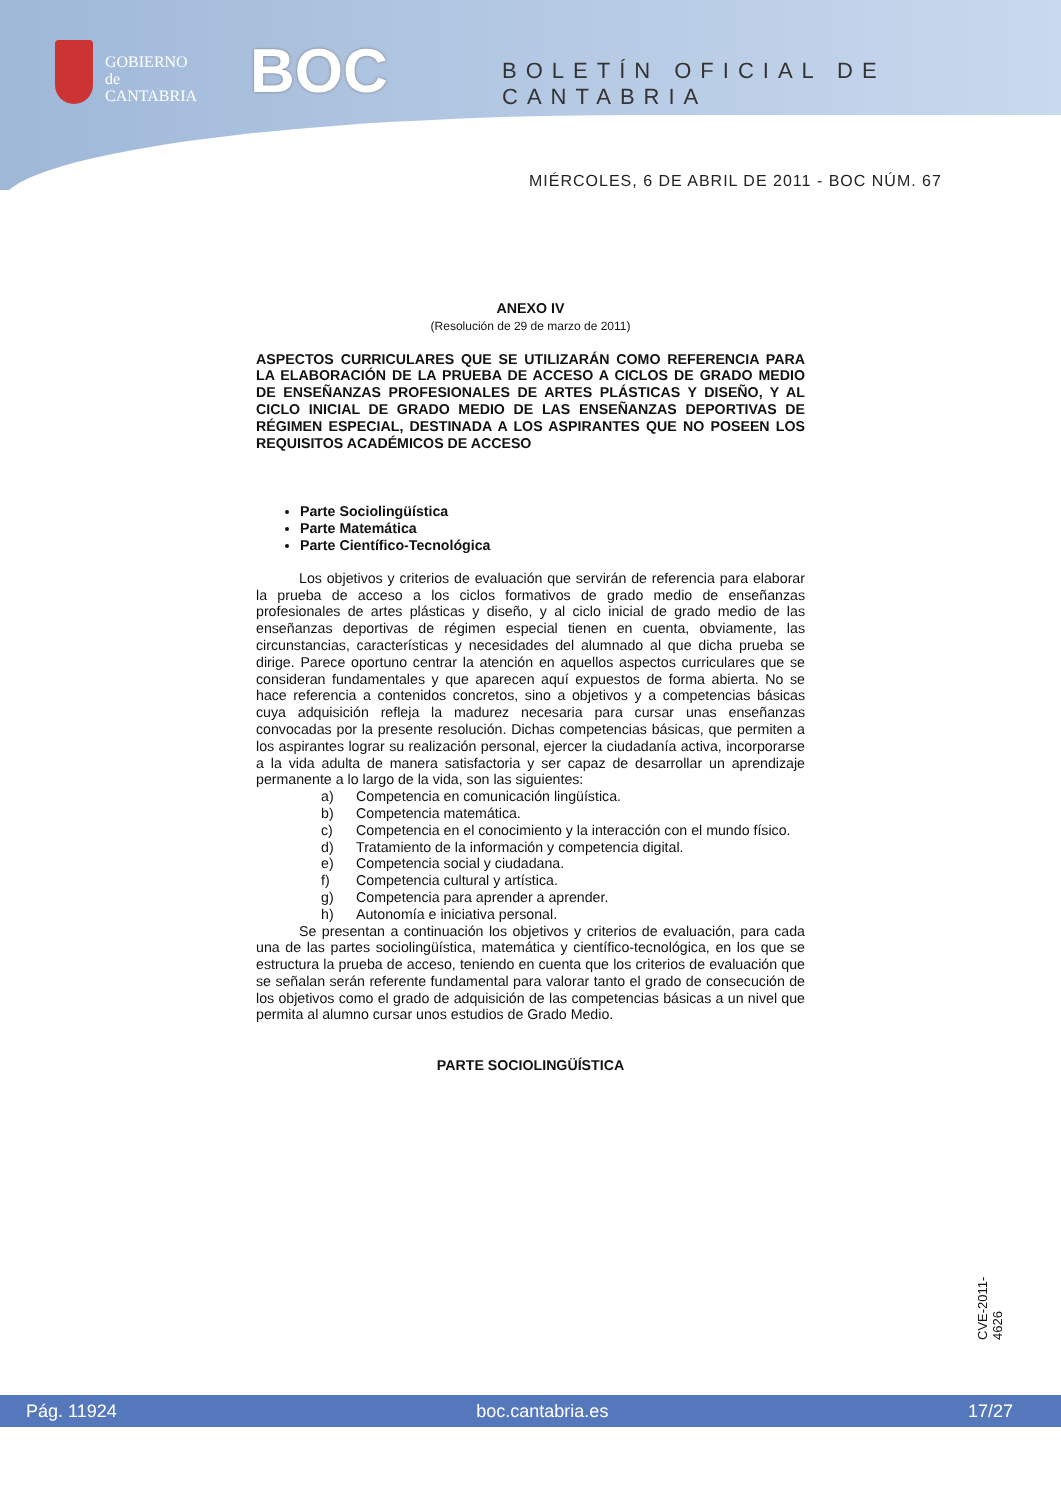GOBIERNO
de
CANTABRIA
BOC BOLETÍN OFICIAL DE CANTABRIA
MIÉRCOLES, 6 DE ABRIL DE 2011 - BOC NÚM. 67
ANEXO IV
(Resolución de 29 de marzo de 2011)
ASPECTOS CURRICULARES QUE SE UTILIZARÁN COMO REFERENCIA PARA LA ELABORACIÓN DE LA PRUEBA DE ACCESO A CICLOS DE GRADO MEDIO DE ENSEÑANZAS PROFESIONALES DE ARTES PLÁSTICAS Y DISEÑO, Y AL CICLO INICIAL DE GRADO MEDIO DE LAS ENSEÑANZAS DEPORTIVAS DE RÉGIMEN ESPECIAL, DESTINADA A LOS ASPIRANTES QUE NO POSEEN LOS REQUISITOS ACADÉMICOS DE ACCESO
Parte Sociolingüística
Parte Matemática
Parte Científico-Tecnológica
Los objetivos y criterios de evaluación que servirán de referencia para elaborar la prueba de acceso a los ciclos formativos de grado medio de enseñanzas profesionales de artes plásticas y diseño, y al ciclo inicial de grado medio de las enseñanzas deportivas de régimen especial tienen en cuenta, obviamente, las circunstancias, características y necesidades del alumnado al que dicha prueba se dirige. Parece oportuno centrar la atención en aquellos aspectos curriculares que se consideran fundamentales y que aparecen aquí expuestos de forma abierta. No se hace referencia a contenidos concretos, sino a objetivos y a competencias básicas cuya adquisición refleja la madurez necesaria para cursar unas enseñanzas convocadas por la presente resolución. Dichas competencias básicas, que permiten a los aspirantes lograr su realización personal, ejercer la ciudadanía activa, incorporarse a la vida adulta de manera satisfactoria y ser capaz de desarrollar un aprendizaje permanente a lo largo de la vida, son las siguientes:
a) Competencia en comunicación lingüística.
b) Competencia matemática.
c) Competencia en el conocimiento y la interacción con el mundo físico.
d) Tratamiento de la información y competencia digital.
e) Competencia social y ciudadana.
f) Competencia cultural y artística.
g) Competencia para aprender a aprender.
h) Autonomía e iniciativa personal.
Se presentan a continuación los objetivos y criterios de evaluación, para cada una de las partes sociolingüística, matemática y científico-tecnológica, en los que se estructura la prueba de acceso, teniendo en cuenta que los criterios de evaluación que se señalan serán referente fundamental para valorar tanto el grado de consecución de los objetivos como el grado de adquisición de las competencias básicas a un nivel que permita al alumno cursar unos estudios de Grado Medio.
PARTE SOCIOLINGÜÍSTICA
CVE-2011-4626
Pág. 11924 boc.cantabria.es 17/27